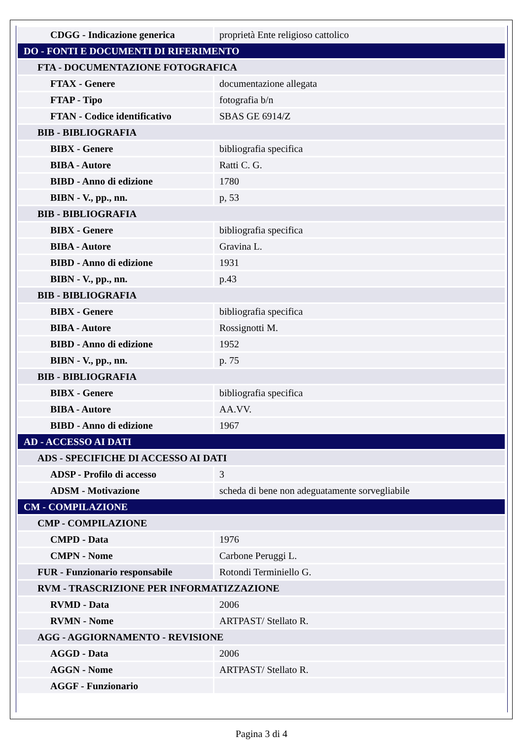| CDGG - Indicazione generica | proprietà Ente religioso cattolico |
| DO - FONTI E DOCUMENTI DI RIFERIMENTO | |
| FTA - DOCUMENTAZIONE FOTOGRAFICA | |
| FTAX - Genere | documentazione allegata |
| FTAP - Tipo | fotografia b/n |
| FTAN - Codice identificativo | SBAS GE 6914/Z |
| BIB - BIBLIOGRAFIA | |
| BIBX - Genere | bibliografia specifica |
| BIBA - Autore | Ratti C. G. |
| BIBD - Anno di edizione | 1780 |
| BIBN - V., pp., nn. | p, 53 |
| BIB - BIBLIOGRAFIA | |
| BIBX - Genere | bibliografia specifica |
| BIBA - Autore | Gravina L. |
| BIBD - Anno di edizione | 1931 |
| BIBN - V., pp., nn. | p.43 |
| BIB - BIBLIOGRAFIA | |
| BIBX - Genere | bibliografia specifica |
| BIBA - Autore | Rossignotti M. |
| BIBD - Anno di edizione | 1952 |
| BIBN - V., pp., nn. | p. 75 |
| BIB - BIBLIOGRAFIA | |
| BIBX - Genere | bibliografia specifica |
| BIBA - Autore | AA.VV. |
| BIBD - Anno di edizione | 1967 |
| AD - ACCESSO AI DATI | |
| ADS - SPECIFICHE DI ACCESSO AI DATI | |
| ADSP - Profilo di accesso | 3 |
| ADSM - Motivazione | scheda di bene non adeguatamente sorvegliabile |
| CM - COMPILAZIONE | |
| CMP - COMPILAZIONE | |
| CMPD - Data | 1976 |
| CMPN - Nome | Carbone Peruggi L. |
| FUR - Funzionario responsabile | Rotondi Terminiello G. |
| RVM - TRASCRIZIONE PER INFORMATIZZAZIONE | |
| RVMD - Data | 2006 |
| RVMN - Nome | ARTPAST/ Stellato R. |
| AGG - AGGIORNAMENTO - REVISIONE | |
| AGGD - Data | 2006 |
| AGGN - Nome | ARTPAST/ Stellato R. |
| AGGF - Funzionario | |
Pagina 3 di 4